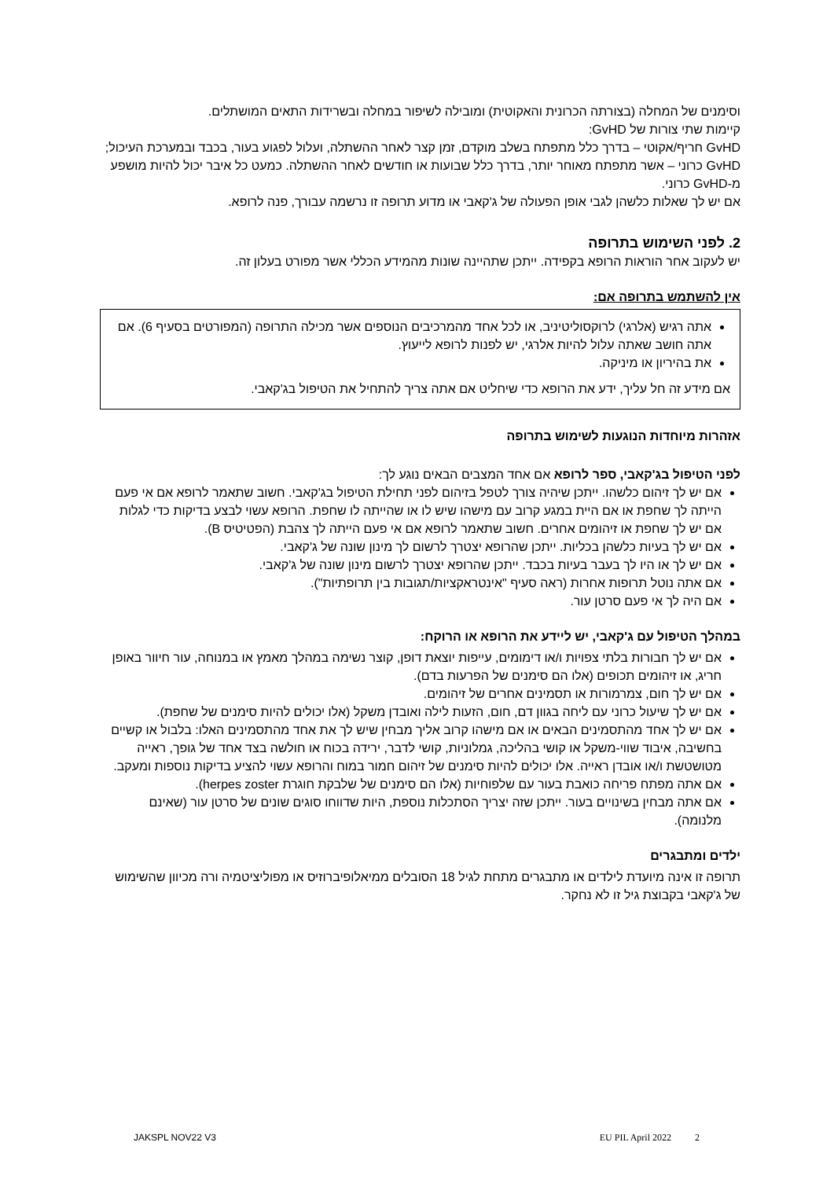וסימנים של המחלה (בצורתה הכרונית והאקוטית) ומובילה לשיפור במחלה ובשרידות התאים המושתלים.
קיימות שתי צורות של GvHD:
GvHD חריף/אקוטי – בדרך כלל מתפתח בשלב מוקדם, זמן קצר לאחר ההשתלה, ועלול לפגוע בעור, בכבד ובמערכת העיכול;
GvHD כרוני – אשר מתפתח מאוחר יותר, בדרך כלל שבועות או חודשים לאחר ההשתלה. כמעט כל איבר יכול להיות מושפע מ-GvHD כרוני.
אם יש לך שאלות כלשהן לגבי אופן הפעולה של ג'קאבי או מדוע תרופה זו נרשמה עבורך, פנה לרופא.
2. לפני השימוש בתרופה
יש לעקוב אחר הוראות הרופא בקפידה. ייתכן שתהיינה שונות מהמידע הכללי אשר מפורט בעלון זה.
אין להשתמש בתרופה אם:
אתה רגיש (אלרגי) לרוקסוליטיניב, או לכל אחד מהמרכיבים הנוספים אשר מכילה התרופה (המפורטים בסעיף 6). אם אתה חושב שאתה עלול להיות אלרגי, יש לפנות לרופא לייעוץ.
את בהיריון או מיניקה.
אם מידע זה חל עליך, ידע את הרופא כדי שיחליט אם אתה צריך להתחיל את הטיפול בג'קאבי.
אזהרות מיוחדות הנוגעות לשימוש בתרופה
לפני הטיפול בג'קאבי, ספר לרופא אם אחד המצבים הבאים נוגע לך:
אם יש לך זיהום כלשהו. ייתכן שיהיה צורך לטפל בזיהום לפני תחילת הטיפול בג'קאבי. חשוב שתאמר לרופא אם אי פעם הייתה לך שחפת או אם היית במגע קרוב עם מישהו שיש לו או שהייתה לו שחפת. הרופא עשוי לבצע בדיקות כדי לגלות אם יש לך שחפת או זיהומים אחרים. חשוב שתאמר לרופא אם אי פעם הייתה לך צהבת (הפטיטיס B).
אם יש לך בעיות כלשהן בכליות. ייתכן שהרופא יצטרך לרשום לך מינון שונה של ג'קאבי.
אם יש לך או היו לך בעבר בעיות בכבד. ייתכן שהרופא יצטרך לרשום מינון שונה של ג'קאבי.
אם אתה נוטל תרופות אחרות (ראה סעיף "אינטראקציות/תגובות בין תרופתיות").
אם היה לך אי פעם סרטן עור.
במהלך הטיפול עם ג'קאבי, יש ליידע את הרופא או הרוקח:
אם יש לך חבורות בלתי צפויות ו/או דימומים, עייפות יוצאת דופן, קוצר נשימה במהלך מאמץ או במנוחה, עור חיוור באופן חריג, או זיהומים תכופים (אלו הם סימנים של הפרעות בדם).
אם יש לך חום, צמרמורות או תסמינים אחרים של זיהומים.
אם יש לך שיעול כרוני עם ליחה בגוון דם, חום, הזעות לילה ואובדן משקל (אלו יכולים להיות סימנים של שחפת).
אם יש לך אחד מהתסמינים הבאים או אם מישהו קרוב אליך מבחין שיש לך את אחד מהתסמינים האלו: בלבול או קשיים בחשיבה, איבוד שווי-משקל או קושי בהליכה, גמלוניות, קושי לדבר, ירידה בכוח או חולשה בצד אחד של גופך, ראייה מטושטשת ו/או אובדן ראייה. אלו יכולים להיות סימנים של זיהום חמור במוח והרופא עשוי להציע בדיקות נוספות ומעקב.
אם אתה מפתח פריחה כואבת בעור עם שלפוחיות (אלו הם סימנים של שלבקת חוגרת herpes zoster).
אם אתה מבחין בשינויים בעור. ייתכן שזה יצריך הסתכלות נוספת, היות שדווחו סוגים שונים של סרטן עור (שאינם מלנומה).
ילדים ומתבגרים
תרופה זו אינה מיועדת לילדים או מתבגרים מתחת לגיל 18 הסובלים ממיאלופיברוזיס או מפוליציטמיה ורה מכיוון שהשימוש של ג'קאבי בקבוצת גיל זו לא נחקר.
JAKSPL NOV22 V3 EU PIL April 2022 2